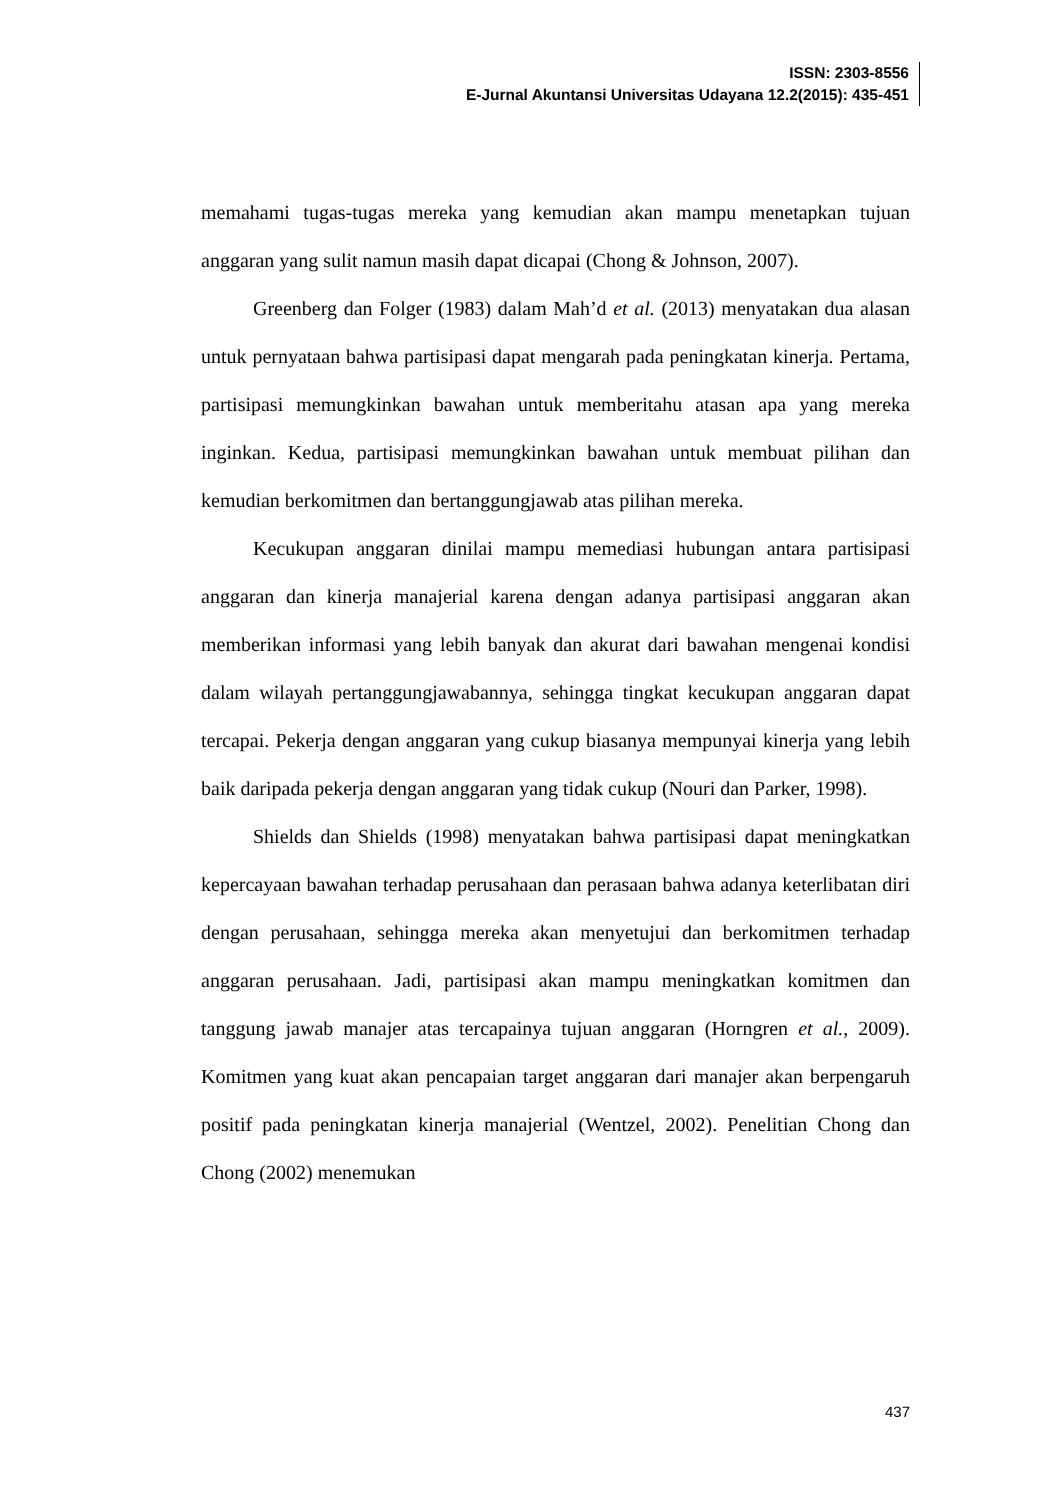ISSN: 2303-8556
E-Jurnal Akuntansi Universitas Udayana 12.2(2015): 435-451
memahami tugas-tugas mereka yang kemudian akan mampu menetapkan tujuan anggaran yang sulit namun masih dapat dicapai (Chong & Johnson, 2007).
Greenberg dan Folger (1983) dalam Mah’d et al. (2013) menyatakan dua alasan untuk pernyataan bahwa partisipasi dapat mengarah pada peningkatan kinerja. Pertama, partisipasi memungkinkan bawahan untuk memberitahu atasan apa yang mereka inginkan. Kedua, partisipasi memungkinkan bawahan untuk membuat pilihan dan kemudian berkomitmen dan bertanggungjawab atas pilihan mereka.
Kecukupan anggaran dinilai mampu memediasi hubungan antara partisipasi anggaran dan kinerja manajerial karena dengan adanya partisipasi anggaran akan memberikan informasi yang lebih banyak dan akurat dari bawahan mengenai kondisi dalam wilayah pertanggungjawabannya, sehingga tingkat kecukupan anggaran dapat tercapai. Pekerja dengan anggaran yang cukup biasanya mempunyai kinerja yang lebih baik daripada pekerja dengan anggaran yang tidak cukup (Nouri dan Parker, 1998).
Shields dan Shields (1998) menyatakan bahwa partisipasi dapat meningkatkan kepercayaan bawahan terhadap perusahaan dan perasaan bahwa adanya keterlibatan diri dengan perusahaan, sehingga mereka akan menyetujui dan berkomitmen terhadap anggaran perusahaan. Jadi, partisipasi akan mampu meningkatkan komitmen dan tanggung jawab manajer atas tercapainya tujuan anggaran (Horngren et al., 2009). Komitmen yang kuat akan pencapaian target anggaran dari manajer akan berpengaruh positif pada peningkatan kinerja manajerial (Wentzel, 2002). Penelitian Chong dan Chong (2002) menemukan
437